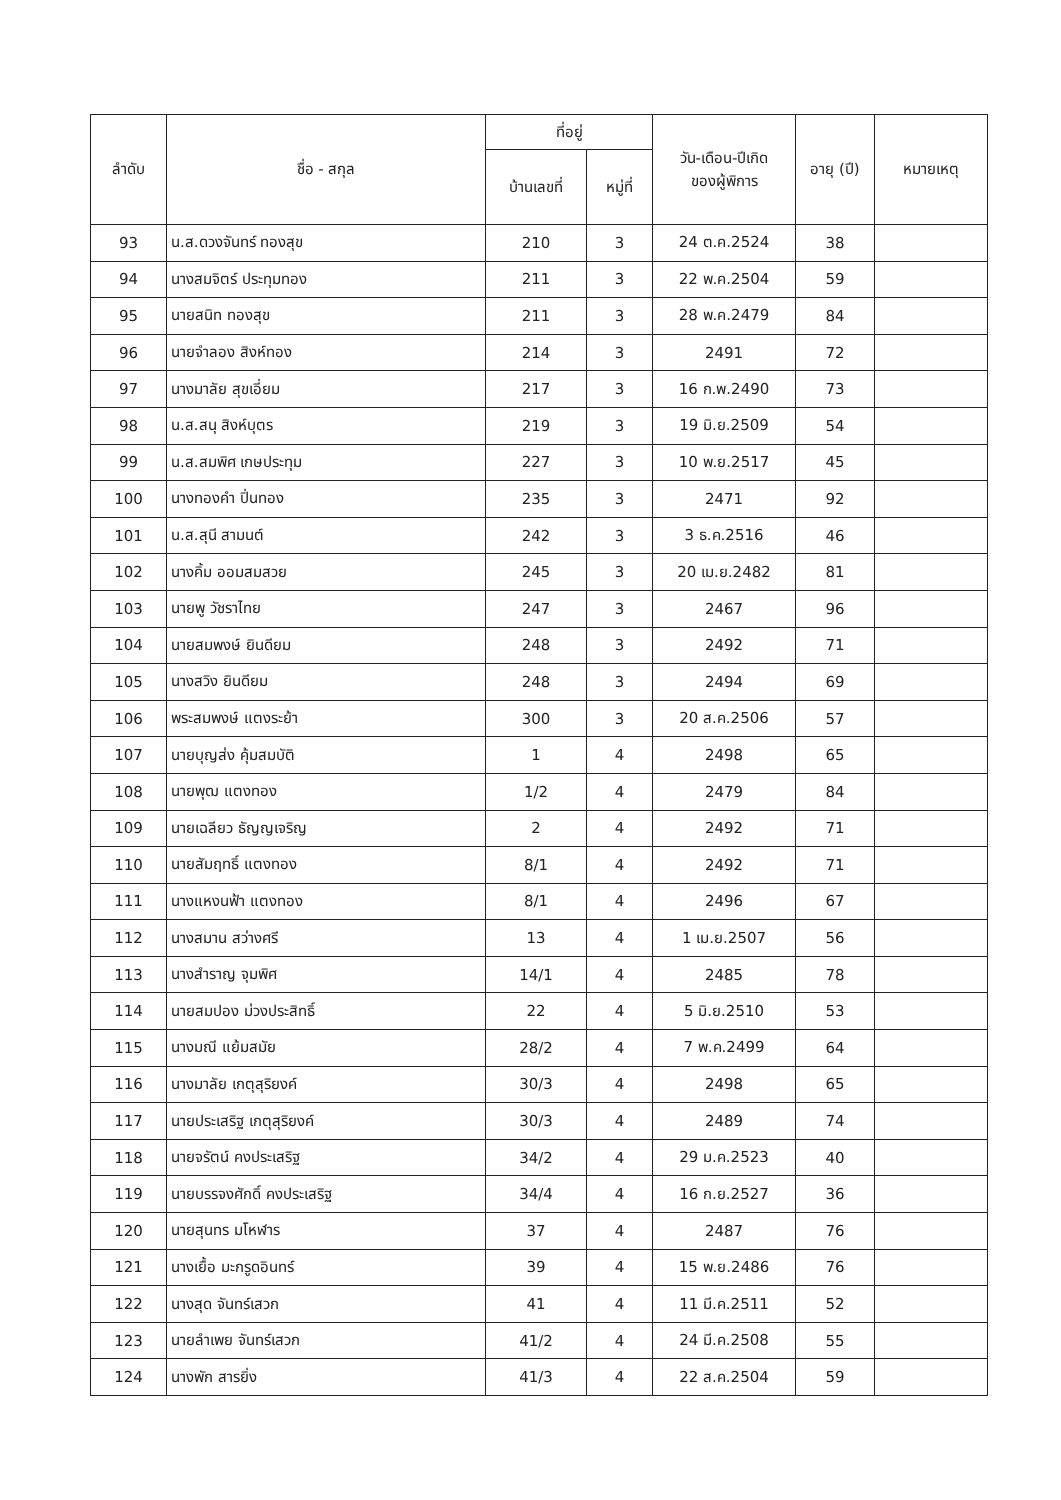| ลำดับ | ชื่อ - สกุล | ที่อยู่ | | วัน-เดือน-ปีเกิด ของผู้พิการ | อายุ (ปี) | หมายเหตุ |
| --- | --- | --- | --- | --- | --- | --- |
| | | บ้านเลขที่ | หมู่ที่ | | | |
| 93 | น.ส.ดวงจันทร์ ทองสุข | 210 | 3 | 24 ต.ค.2524 | 38 | |
| 94 | นางสมจิตร์ ประทุมทอง | 211 | 3 | 22 พ.ค.2504 | 59 | |
| 95 | นายสนิท ทองสุข | 211 | 3 | 28 พ.ค.2479 | 84 | |
| 96 | นายจำลอง สิงห์ทอง | 214 | 3 | 2491 | 72 | |
| 97 | นางมาลัย สุขเอี่ยม | 217 | 3 | 16 ก.พ.2490 | 73 | |
| 98 | น.ส.สนุ สิงห์บุตร | 219 | 3 | 19 มิ.ย.2509 | 54 | |
| 99 | น.ส.สมพิศ เกษประทุม | 227 | 3 | 10 พ.ย.2517 | 45 | |
| 100 | นางทองคำ ปิ่นทอง | 235 | 3 | 2471 | 92 | |
| 101 | น.ส.สุนี สามนต์ | 242 | 3 | 3 ธ.ค.2516 | 46 | |
| 102 | นางคิ้ม ออมสมสวย | 245 | 3 | 20 เม.ย.2482 | 81 | |
| 103 | นายพู วัชราไทย | 247 | 3 | 2467 | 96 | |
| 104 | นายสมพงษ์ ยินดียม | 248 | 3 | 2492 | 71 | |
| 105 | นางสวิง ยินดียม | 248 | 3 | 2494 | 69 | |
| 106 | พระสมพงษ์ แตงระย้า | 300 | 3 | 20 ส.ค.2506 | 57 | |
| 107 | นายบุญส่ง คุ้มสมบัติ | 1 | 4 | 2498 | 65 | |
| 108 | นายพุฒ แตงทอง | 1/2 | 4 | 2479 | 84 | |
| 109 | นายเฉลียว ธัญญเจริญ | 2 | 4 | 2492 | 71 | |
| 110 | นายสัมฤทธิ์ แตงทอง | 8/1 | 4 | 2492 | 71 | |
| 111 | นางแหงนฟ้า แตงทอง | 8/1 | 4 | 2496 | 67 | |
| 112 | นางสมาน สว่างศรี | 13 | 4 | 1 เม.ย.2507 | 56 | |
| 113 | นางสำราญ จุมพิศ | 14/1 | 4 | 2485 | 78 | |
| 114 | นายสมปอง ม่วงประสิทธิ์ | 22 | 4 | 5 มิ.ย.2510 | 53 | |
| 115 | นางมณี แย้มสมัย | 28/2 | 4 | 7 พ.ค.2499 | 64 | |
| 116 | นางมาลัย เกตุสุริยงค์ | 30/3 | 4 | 2498 | 65 | |
| 117 | นายประเสริฐ เกตุสุริยงค์ | 30/3 | 4 | 2489 | 74 | |
| 118 | นายจรัตน์ คงประเสริฐ | 34/2 | 4 | 29 ม.ค.2523 | 40 | |
| 119 | นายบรรจงศักดิ์ คงประเสริฐ | 34/4 | 4 | 16 ก.ย.2527 | 36 | |
| 120 | นายสุนทร มโหฬาร | 37 | 4 | 2487 | 76 | |
| 121 | นางเยื้อ มะกรูดอินทร์ | 39 | 4 | 15 พ.ย.2486 | 76 | |
| 122 | นางสุด จันทร์เสวก | 41 | 4 | 11 มี.ค.2511 | 52 | |
| 123 | นายลำเพย จันทร์เสวก | 41/2 | 4 | 24 มี.ค.2508 | 55 | |
| 124 | นางพัก สารยิ่ง | 41/3 | 4 | 22 ส.ค.2504 | 59 | |